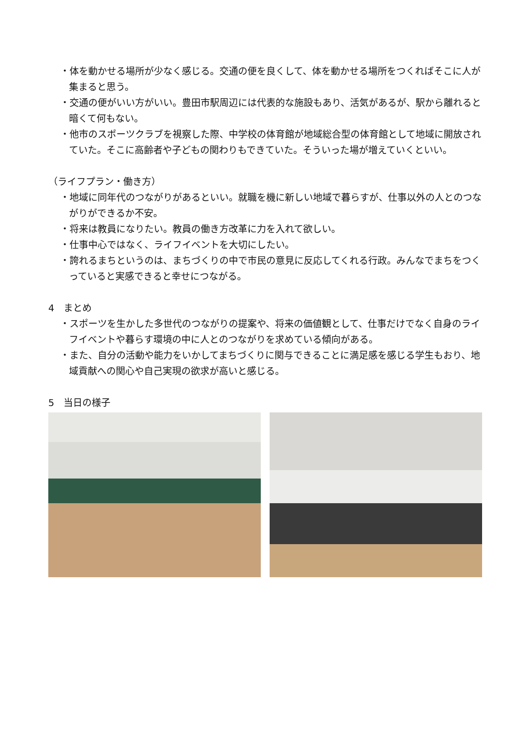・体を動かせる場所が少なく感じる。交通の便を良くして、体を動かせる場所をつくればそこに人が集まると思う。
・交通の便がいい方がいい。豊田市駅周辺には代表的な施設もあり、活気があるが、駅から離れると暗くて何もない。
・他市のスポーツクラブを視察した際、中学校の体育館が地域総合型の体育館として地域に開放されていた。そこに高齢者や子どもの関わりもできていた。そういった場が増えていくといい。
（ライフプラン・働き方）
・地域に同年代のつながりがあるといい。就職を機に新しい地域で暮らすが、仕事以外の人とのつながりができるか不安。
・将来は教員になりたい。教員の働き方改革に力を入れて欲しい。
・仕事中心ではなく、ライフイベントを大切にしたい。
・誇れるまちというのは、まちづくりの中で市民の意見に反応してくれる行政。みんなでまちをつくっていると実感できると幸せにつながる。
4　まとめ
・スポーツを生かした多世代のつながりの提案や、将来の価値観として、仕事だけでなく自身のライフイベントや暮らす環境の中に人とのつながりを求めている傾向がある。
・また、自分の活動や能力をいかしてまちづくりに関与できることに満足感を感じる学生もおり、地域貢献への関心や自己実現の欲求が高いと感じる。
5　当日の様子